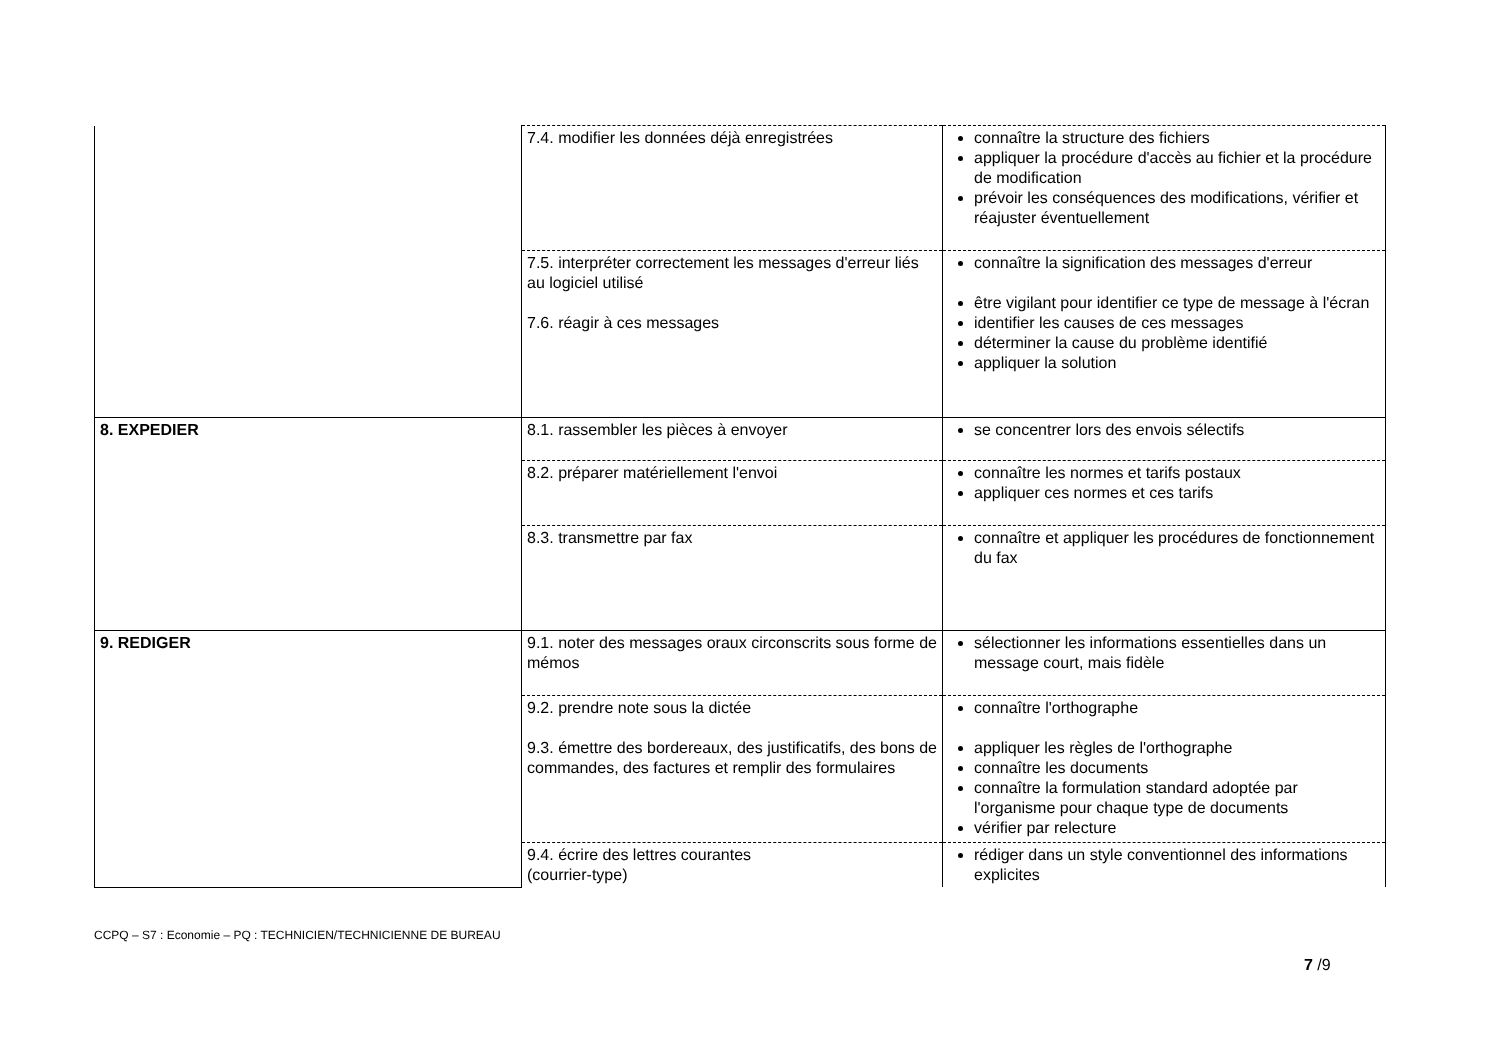| | 7.4. modifier les données déjà enregistrées | connaître la structure des fichiers appliquer la procédure d'accès au fichier et la procédure de modification prévoir les conséquences des modifications, vérifier et réajuster éventuellement |
| | 7.5. interpréter correctement les messages d'erreur liés au logiciel utilisé 7.6. réagir à ces messages | connaître la signification des messages d'erreur être vigilant pour identifier ce type de message à l'écran identifier les causes de ces messages déterminer la cause du problème identifié appliquer la solution |
| 8. EXPEDIER | 8.1. rassembler les pièces à envoyer | se concentrer lors des envois sélectifs |
| | 8.2. préparer matériellement l'envoi | connaître les normes et tarifs postaux appliquer ces normes et ces tarifs |
| | 8.3. transmettre par fax | connaître et appliquer les procédures de fonctionnement du fax |
| 9. REDIGER | 9.1. noter des messages oraux circonscrits sous forme de mémos | sélectionner les informations essentielles dans un message court, mais fidèle |
| | 9.2. prendre note sous la dictée 9.3. émettre des bordereaux, des justificatifs, des bons de commandes, des factures et remplir des formulaires | connaître l'orthographe appliquer les règles de l'orthographe connaître les documents connaître la formulation standard adoptée par l'organisme pour chaque type de documents vérifier par relecture |
| | 9.4. écrire des lettres courantes (courrier-type) | rédiger dans un style conventionnel des informations explicites |
CCPQ – S7 : Economie – PQ : TECHNICIEN/TECHNICIENNE DE BUREAU
7 /9